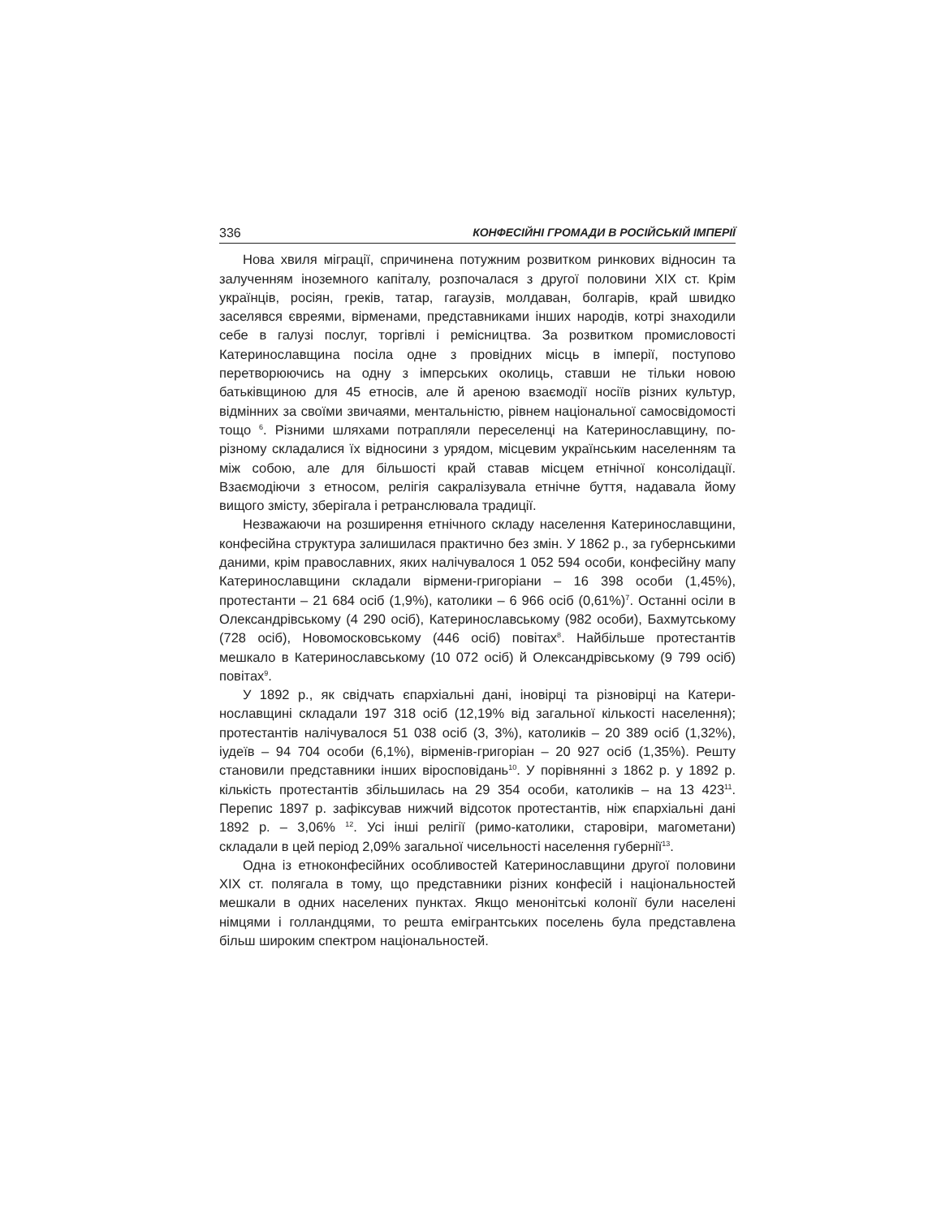336 КОНФЕСІЙНІ ГРОМАДИ В РОСІЙСЬКІЙ ІМПЕРІЇ
Нова хвиля міграції, спричинена потужним розвитком ринкових відносин та залученням іноземного капіталу, розпочалася з другої половини ХІХ ст. Крім українців, росіян, греків, татар, гагаузів, молдаван, болгарів, край швидко заселявся євреями, вірменами, представниками інших народів, котрі знаходили себе в галузі послуг, торгівлі і ремісництва. За розвитком промисловості Катеринославщина посіла одне з провідних місць в імперії, поступово перетворюючись на одну з імперських околиць, ставши не тільки новою батьківщиною для 45 етносів, але й ареною взаємодії носіїв різних культур, відмінних за своїми звичаями, менталь­ністю, рівнем національної самосвідомості тощо <sup>6</sup>. Різними шляхами потрапляли переселенці на Катеринославщину, по-різному складалися їх відносини з урядом, місцевим українським населенням та між собою, але для більшості край ставав місцем етнічної консолідації. Взаємодіючи з етносом, релігія сакралізувала етнічне буття, надавала йому вищого змісту, зберігала і ретранслювала традиції.
Незважаючи на розширення етнічного складу населення Катеринослав­щини, конфесійна структура залишилася практично без змін. У 1862 р., за губернськими даними, крім православних, яких налічувалося 1 052 594 особи, конфесійну мапу Катеринославщини складали вірмени-григоріани – 16 398 особи (1,45%), протестанти – 21 684 осіб (1,9%), католики – 6 966 осіб (0,61%)<sup>7</sup>. Останні осіли в Олександрівському (4 290 осіб), Катеринослав­ському (982 особи), Бахмутському (728 осіб), Новомосковському (446 осіб) повітах<sup>8</sup>. Найбільше протестантів мешкало в Катеринославському (10 072 осіб) й Олександрівському (9 799 осіб) повітах<sup>9</sup>.
У 1892 р., як свідчать єпархіальні дані, іновірці та різновірці на Катери­нославщині складали 197 318 осіб (12,19% від загальної кількості населен­ня); протестантів налічувалося 51 038 осіб (3, 3%), католиків – 20 389 осіб (1,32%), іудеїв – 94 704 особи (6,1%), вірменів-григоріан – 20 927 осіб (1,35%). Решту становили представники інших віросповідань<sup>10</sup>. У порівнянні з 1862 р. у 1892 р. кількість протестантів збільшилась на 29 354 особи, католиків – на 13 423<sup>11</sup>. Перепис 1897 р. зафіксував нижчий відсоток протестантів, ніж єпархіальні дані 1892 р. – 3,06% <sup>12</sup>. Усі інші релігії (римо-католики, старовіри, магометани) складали в цей період 2,09% загальної чисельності населення губернії<sup>13</sup>.
Одна із етноконфесійних особливостей Катеринославщини другої половини ХІХ ст. полягала в тому, що представники різних конфесій і національностей мешкали в одних населених пунктах. Якщо менонітські колонії були населені німцями і голландцями, то решта емігрантських поселень була представлена більш широким спектром національностей.